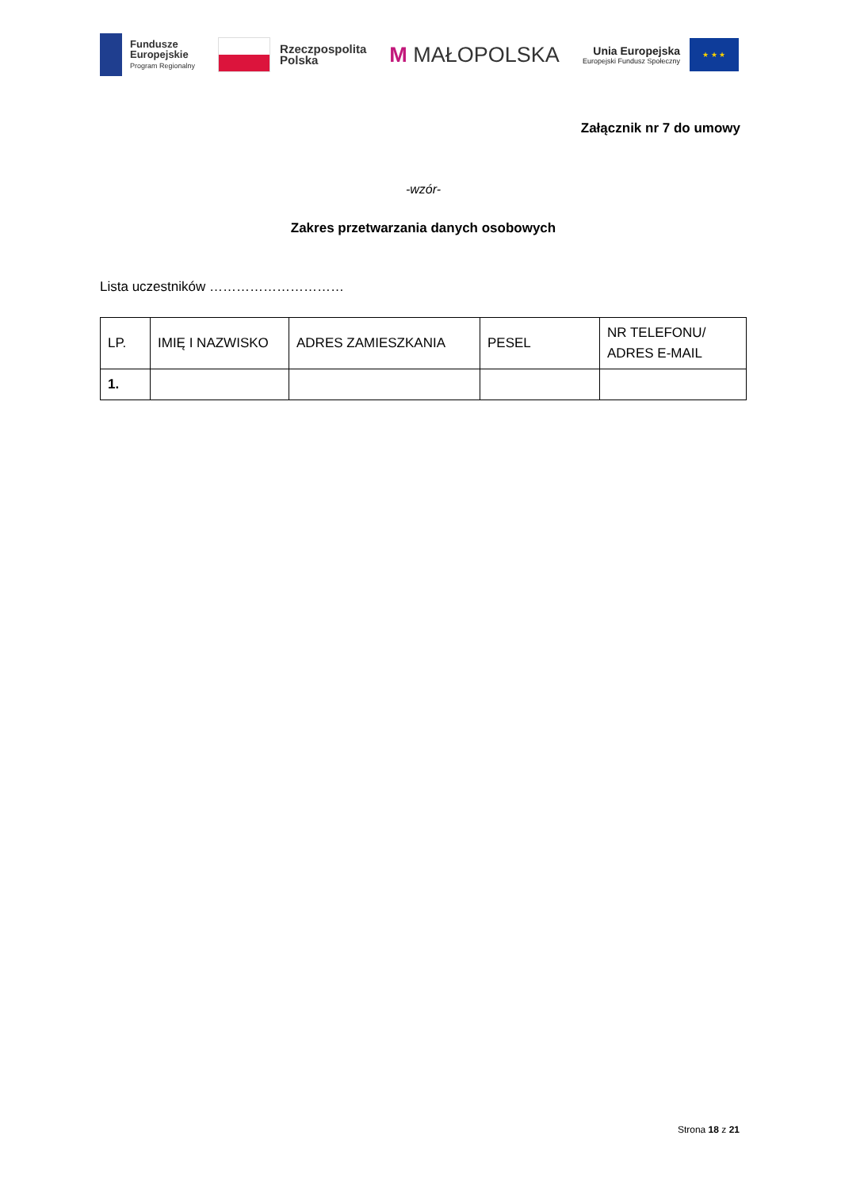Fundusze
Europejskie
Program Regionalny
Rzeczpospolita
Polska
M MAŁOPOLSKA
Unia Europejska
Europejski Fundusz Społeczny
★ ★ ★
Załącznik nr 7 do umowy
-wzór-
Zakres przetwarzania danych osobowych
Lista uczestników …………………………
| LP. | IMIĘ I NAZWISKO | ADRES ZAMIESZKANIA | PESEL | NR TELEFONU/ ADRES E-MAIL |
| 1. | | | | |
Strona 18 z 21